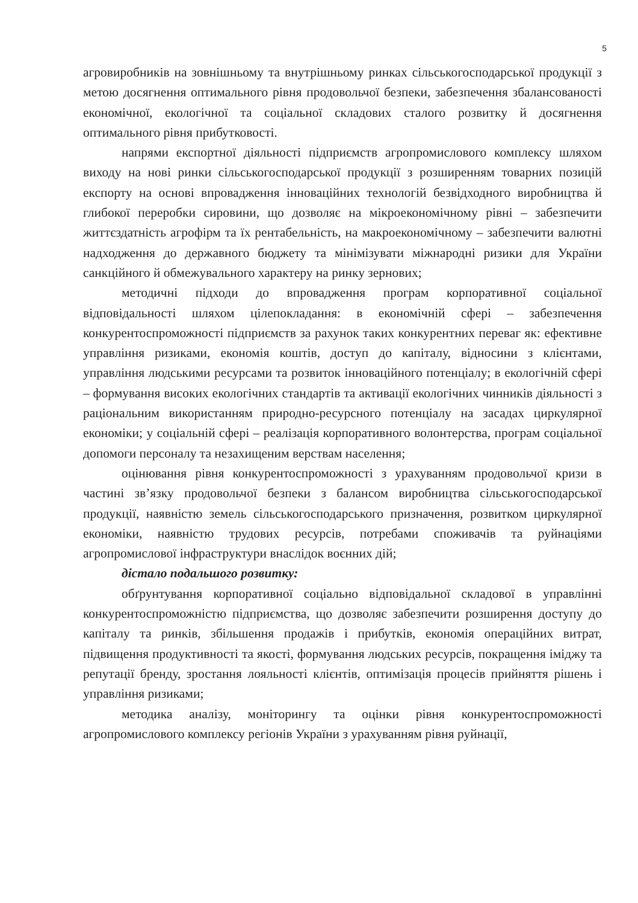5
агровиробників на зовнішньому та внутрішньому ринках сільськогосподарської продукції з метою досягнення оптимального рівня продовольчої безпеки, забезпечення збалансованості економічної, екологічної та соціальної складових сталого розвитку й досягнення оптимального рівня прибутковості.
напрями експортної діяльності підприємств агропромислового комплексу шляхом виходу на нові ринки сільськогосподарської продукції з розширенням товарних позицій експорту на основі впровадження інноваційних технологій безвідходного виробництва й глибокої переробки сировини, що дозволяє на мікроекономічному рівні – забезпечити життєздатність агрофірм та їх рентабельність, на макроекономічному – забезпечити валютні надходження до державного бюджету та мінімізувати міжнародні ризики для України санкційного й обмежувального характеру на ринку зернових;
методичні підходи до впровадження програм корпоративної соціальної відповідальності шляхом цілепокладання: в економічній сфері – забезпечення конкурентоспроможності підприємств за рахунок таких конкурентних переваг як: ефективне управління ризиками, економія коштів, доступ до капіталу, відносини з клієнтами, управління людськими ресурсами та розвиток інноваційного потенціалу; в екологічній сфері – формування високих екологічних стандартів та активації екологічних чинників діяльності з раціональним використанням природно-ресурсного потенціалу на засадах циркулярної економіки; у соціальній сфері – реалізація корпоративного волонтерства, програм соціальної допомоги персоналу та незахищеним верствам населення;
оцінювання рівня конкурентоспроможності з урахуванням продовольчої кризи в частині зв’язку продовольчої безпеки з балансом виробництва сільськогосподарської продукції, наявністю земель сільськогосподарського призначення, розвитком циркулярної економіки, наявністю трудових ресурсів, потребами споживачів та руйнаціями агропромислової інфраструктури внаслідок воєнних дій;
дістало подальшого розвитку:
обґрунтування корпоративної соціально відповідальної складової в управлінні конкурентоспроможністю підприємства, що дозволяє забезпечити розширення доступу до капіталу та ринків, збільшення продажів і прибутків, економія операційних витрат, підвищення продуктивності та якості, формування людських ресурсів, покращення іміджу та репутації бренду, зростання лояльності клієнтів, оптимізація процесів прийняття рішень і управління ризиками;
методика аналізу, моніторингу та оцінки рівня конкурентоспроможності агропромислового комплексу регіонів України з урахуванням рівня руйнації,